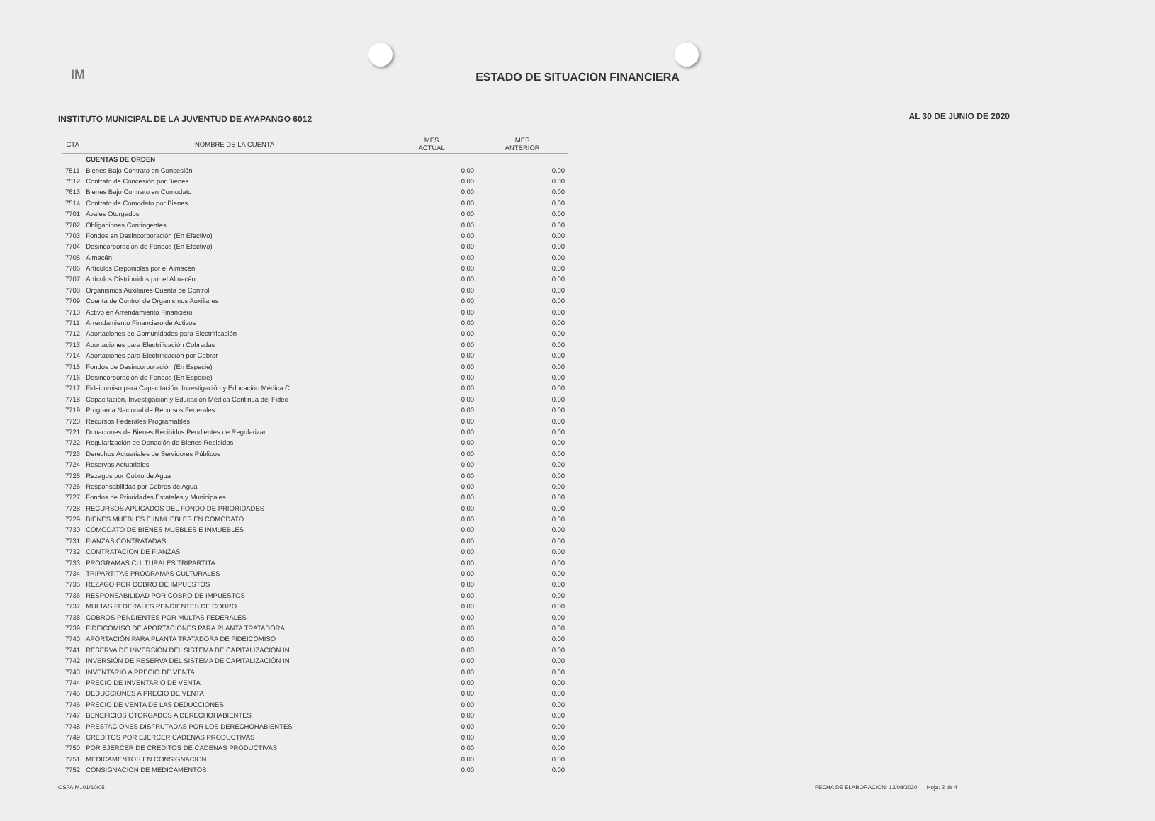IM
ESTADO DE SITUACION FINANCIERA
INSTITUTO MUNICIPAL DE LA JUVENTUD DE AYAPANGO 6012
AL 30 DE JUNIO DE 2020
| CTA | NOMBRE DE LA CUENTA | MES ACTUAL | MES ANTERIOR |
| --- | --- | --- | --- |
| | CUENTAS DE ORDEN | | |
| 7511 | Bienes Bajo Contrato en Concesión | 0.00 | 0.00 |
| 7512 | Contrato de Concesión por Bienes | 0.00 | 0.00 |
| 7613 | Bienes Bajo Contrato en Comodato | 0.00 | 0.00 |
| 7514 | Contrato de Comodato por Bienes | 0.00 | 0.00 |
| 7701 | Avales Otorgados | 0.00 | 0.00 |
| 7702 | Obligaciones Contingentes | 0.00 | 0.00 |
| 7703 | Fondos en Desincorporación (En Efectivo) | 0.00 | 0.00 |
| 7704 | Desincorporacion de Fondos (En Efectivo) | 0.00 | 0.00 |
| 7705 | Almacén | 0.00 | 0.00 |
| 7706 | Artículos Disponibles por el Almacén | 0.00 | 0.00 |
| 7707 | Artículos Distribuidos por el Almacén | 0.00 | 0.00 |
| 7708 | Organismos Auxiliares Cuenta de Control | 0.00 | 0.00 |
| 7709 | Cuenta de Control de Organismos Auxiliares | 0.00 | 0.00 |
| 7710 | Activo en Arrendamiento Financiero | 0.00 | 0.00 |
| 7711 | Arrendamiento Financiero de Activos | 0.00 | 0.00 |
| 7712 | Aportaciones de Comunidades para Electrificación | 0.00 | 0.00 |
| 7713 | Aportaciones para Electrificación Cobradas | 0.00 | 0.00 |
| 7714 | Aportaciones para Electrificación por Cobrar | 0.00 | 0.00 |
| 7715 | Fondos de Desincorporación (En Especie) | 0.00 | 0.00 |
| 7716 | Desincorporación de Fondos (En Especie) | 0.00 | 0.00 |
| 7717 | Fideicomiso para Capacitación, Investigación y Educación Médica C | 0.00 | 0.00 |
| 7718 | Capacitación, Investigación y Educación Médica Continua del Fidec | 0.00 | 0.00 |
| 7719 | Programa Nacional de Recursos Federales | 0.00 | 0.00 |
| 7720 | Recursos Federales Programables | 0.00 | 0.00 |
| 7721 | Donaciones de Bienes Recibidos Pendientes de Regularizar | 0.00 | 0.00 |
| 7722 | Regularización de Donación de Bienes Recibidos | 0.00 | 0.00 |
| 7723 | Derechos Actuariales de Servidores Públicos | 0.00 | 0.00 |
| 7724 | Reservas Actuariales | 0.00 | 0.00 |
| 7725 | Rezagos por Cobro de Agua | 0.00 | 0.00 |
| 7726 | Responsabilidad por Cobros de Agua | 0.00 | 0.00 |
| 7727 | Fondos de Prioridades Estatales y Municipales | 0.00 | 0.00 |
| 7728 | RECURSOS APLICADOS DEL FONDO DE PRIORIDADES | 0.00 | 0.00 |
| 7729 | BIENES MUEBLES E INMUEBLES EN COMODATO | 0.00 | 0.00 |
| 7730 | COMODATO DE BIENES MUEBLES E INMUEBLES | 0.00 | 0.00 |
| 7731 | FIANZAS CONTRATADAS | 0.00 | 0.00 |
| 7732 | CONTRATACION DE FIANZAS | 0.00 | 0.00 |
| 7733 | PROGRAMAS CULTURALES TRIPARTITA | 0.00 | 0.00 |
| 7734 | TRIPARTITAS PROGRAMAS CULTURALES | 0.00 | 0.00 |
| 7735 | REZAGO POR COBRO DE IMPUESTOS | 0.00 | 0.00 |
| 7736 | RESPONSABILIDAD POR COBRO DE IMPUESTOS | 0.00 | 0.00 |
| 7737 | MULTAS FEDERALES PENDIENTES DE COBRO | 0.00 | 0.00 |
| 7738 | COBROS PENDIENTES POR MULTAS FEDERALES | 0.00 | 0.00 |
| 7739 | FIDEICOMISO DE APORTACIONES PARA PLANTA TRATADORA | 0.00 | 0.00 |
| 7740 | APORTACIÓN PARA PLANTA TRATADORA DE FIDEICOMISO | 0.00 | 0.00 |
| 7741 | RESERVA DE INVERSIÓN DEL SISTEMA DE CAPITALIZACIÓN IN | 0.00 | 0.00 |
| 7742 | INVERSIÓN DE RESERVA DEL SISTEMA DE CAPITALIZACIÓN IN | 0.00 | 0.00 |
| 7743 | INVENTARIO A PRECIO DE VENTA | 0.00 | 0.00 |
| 7744 | PRECIO DE INVENTARIO DE VENTA | 0.00 | 0.00 |
| 7745 | DEDUCCIONES A PRECIO DE VENTA | 0.00 | 0.00 |
| 7746 | PRECIO DE VENTA DE LAS DEDUCCIONES | 0.00 | 0.00 |
| 7747 | BENEFICIOS OTORGADOS A DERECHOHABIENTES | 0.00 | 0.00 |
| 7748 | PRESTACIONES DISFRUTADAS POR LOS DERECHOHABIENTES | 0.00 | 0.00 |
| 7749 | CREDITOS POR EJERCER CADENAS PRODUCTIVAS | 0.00 | 0.00 |
| 7750 | POR EJERCER DE CREDITOS DE CADENAS PRODUCTIVAS | 0.00 | 0.00 |
| 7751 | MEDICAMENTOS EN CONSIGNACION | 0.00 | 0.00 |
| 7752 | CONSIGNACION DE MEDICAMENTOS | 0.00 | 0.00 |
OSFAIM101/10/05
FECHA DE ELABORACION: 13/08/2020 Hoja: 2 de 4